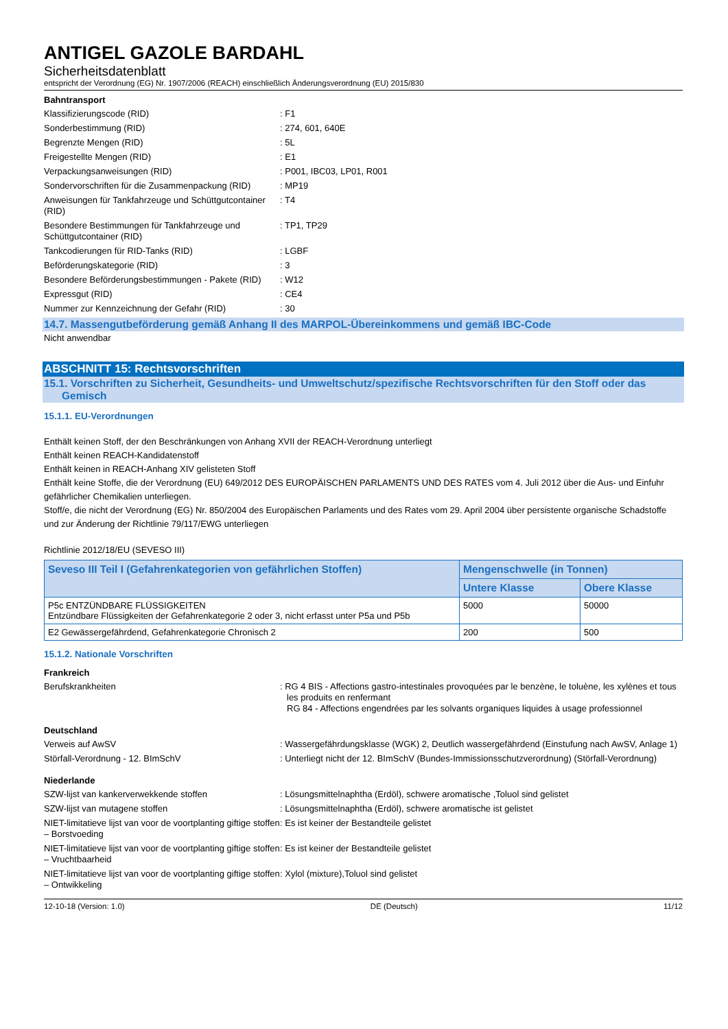ANTIGEL GAZOLE BARDAHL
Sicherheitsdatenblatt
entspricht der Verordnung (EG) Nr. 1907/2006 (REACH) einschließlich Änderungsverordnung (EU) 2015/830
Bahntransport
Klassifizierungscode (RID) : F1
Sonderbestimmung (RID) : 274, 601, 640E
Begrenzte Mengen (RID) : 5L
Freigestellte Mengen (RID) : E1
Verpackungsanweisungen (RID) : P001, IBC03, LP01, R001
Sondervorschriften für die Zusammenpackung (RID)
: MP19
Anweisungen für Tankfahrzeuge und Schüttgutcontainer (RID)
: T4
Besondere Bestimmungen für Tankfahrzeuge und Schüttgutcontainer (RID)
: TP1, TP29
Tankcodierungen für RID-Tanks (RID) : LGBF
Beförderungskategorie (RID) : 3
Besondere Beförderungsbestimmungen - Pakete (RID)
: W12
Expressgut (RID) : CE4
Nummer zur Kennzeichnung der Gefahr (RID) : 30
14.7. Massengutbeförderung gemäß Anhang II des MARPOL-Übereinkommens und gemäß IBC-Code
Nicht anwendbar
ABSCHNITT 15: Rechtsvorschriften
15.1. Vorschriften zu Sicherheit, Gesundheits- und Umweltschutz/spezifische Rechtsvorschriften für den Stoff oder das Gemisch
15.1.1. EU-Verordnungen
Enthält keinen Stoff, der den Beschränkungen von Anhang XVII der REACH-Verordnung unterliegt
Enthält keinen REACH-Kandidatenstoff
Enthält keinen in REACH-Anhang XIV gelisteten Stoff
Enthält keine Stoffe, die der Verordnung (EU) 649/2012 DES EUROPÄISCHEN PARLAMENTS UND DES RATES vom 4. Juli 2012 über die Aus- und Einfuhr gefährlicher Chemikalien unterliegen.
Stoff/e, die nicht der Verordnung (EG) Nr. 850/2004 des Europäischen Parlaments und des Rates vom 29. April 2004 über persistente organische Schadstoffe und zur Änderung der Richtlinie 79/117/EWG unterliegen
Richtlinie 2012/18/EU (SEVESO III)
| Seveso III Teil I (Gefahrenkategorien von gefährlichen Stoffen) | Mengenschwelle (in Tonnen) | |
| --- | --- | --- |
| | Untere Klasse | Obere Klasse |
| P5c ENTZÜNDBARE FLÜSSIGKEITEN Entzündbare Flüssigkeiten der Gefahrenkategorie 2 oder 3, nicht erfasst unter P5a und P5b | 5000 | 50000 |
| E2 Gewässergefährdend, Gefahrenkategorie Chronisch 2 | 200 | 500 |
15.1.2. Nationale Vorschriften
Frankreich
Berufskrankheiten : RG 4 BIS - Affections gastro-intestinales provoquées par le benzène, le toluène, les xylènes et tous les produits en renfermant
RG 84 - Affections engendrées par les solvants organiques liquides à usage professionnel
Deutschland
Verweis auf AwSV : Wassergefährdungsklasse (WGK) 2, Deutlich wassergefährdend (Einstufung nach AwSV, Anlage 1)
Störfall-Verordnung - 12. BImSchV : Unterliegt nicht der 12. BImSchV (Bundes-Immissionsschutzverordnung) (Störfall-Verordnung)
Niederlande
SZW-lijst van kankerverwekkende stoffen : Lösungsmittelnaphtha (Erdöl), schwere aromatische ,Toluol sind gelistet
SZW-lijst van mutagene stoffen : Lösungsmittelnaphtha (Erdöl), schwere aromatische ist gelistet
NIET-limitatieve lijst van voor de voortplanting giftige stoffen – Borstvoeding
: Es ist keiner der Bestandteile gelistet
NIET-limitatieve lijst van voor de voortplanting giftige stoffen – Vruchtbaarheid
: Es ist keiner der Bestandteile gelistet
NIET-limitatieve lijst van voor de voortplanting giftige stoffen – Ontwikkeling
: Xylol (mixture),Toluol sind gelistet
12-10-18 (Version: 1.0) DE (Deutsch) 11/12